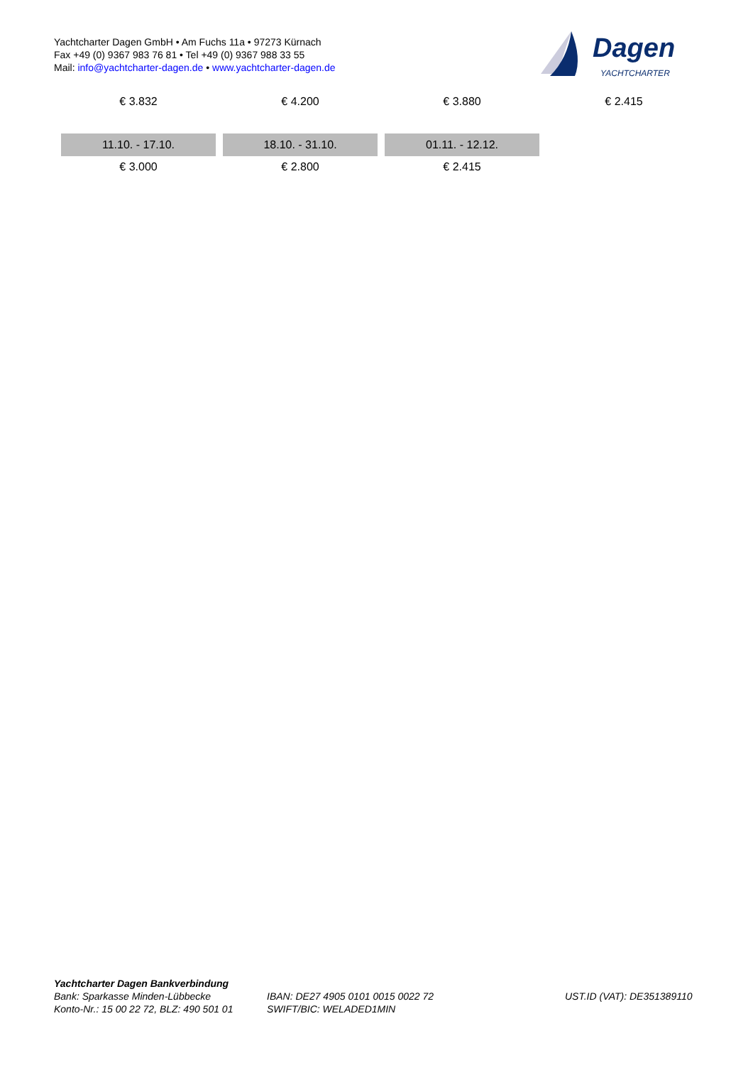Yachtcharter Dagen GmbH • Am Fuchs 11a • 97273 Kürnach
Fax +49 (0) 9367 983 76 81 • Tel +49 (0) 9367 988 33 55
Mail: info@yachtcharter-dagen.de • www.yachtcharter-dagen.de
Dagen
YACHTCHARTER
| € 3.832 | € 4.200 | € 3.880 | € 2.415 |
| 11.10. - 17.10. | 18.10. - 31.10. | 01.11. - 12.12. | |
| € 3.000 | € 2.800 | € 2.415 | |
Yachtcharter Dagen Bankverbindung
Bank: Sparkasse Minden-Lübbecke
Konto-Nr.: 15 00 22 72, BLZ: 490 501 01
IBAN: DE27 4905 0101 0015 0022 72
SWIFT/BIC: WELADED1MIN
UST.ID (VAT): DE351389110